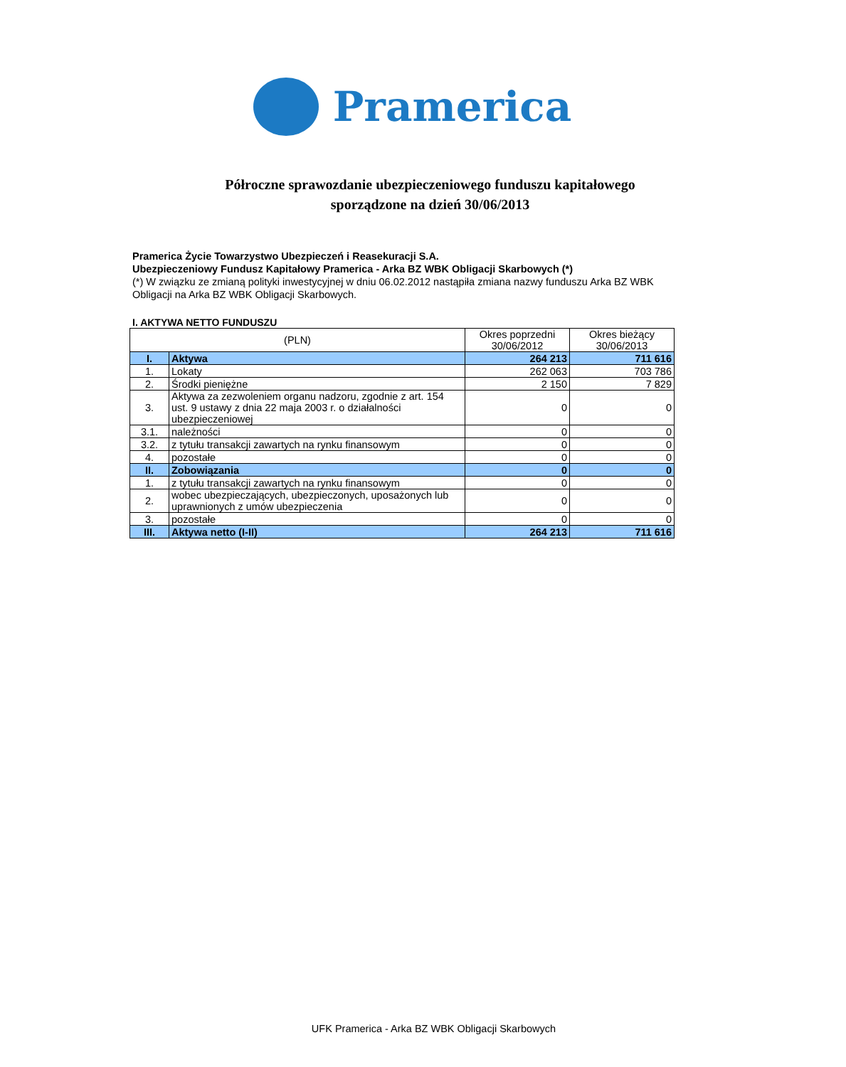Pramerica
Półroczne sprawozdanie ubezpieczeniowego funduszu kapitałowego
sporządzone na dzień 30/06/2013
Pramerica Życie Towarzystwo Ubezpieczeń i Reasekuracji S.A.
Ubezpieczeniowy Fundusz Kapitałowy Pramerica - Arka BZ WBK Obligacji Skarbowych (*)
(*) W związku ze zmianą polityki inwestycyjnej w dniu 06.02.2012 nastąpiła zmiana nazwy funduszu Arka BZ WBK Obligacji na Arka BZ WBK Obligacji Skarbowych.
I. AKTYWA NETTO FUNDUSZU
| (PLN) | | Okres poprzedni 30/06/2012 | Okres bieżący 30/06/2013 |
| --- | --- | --- | --- |
| I. | Aktywa | 264 213 | 711 616 |
| 1. | Lokaty | 262 063 | 703 786 |
| 2. | Środki pieniężne | 2 150 | 7 829 |
| 3. | Aktywa za zezwoleniem organu nadzoru, zgodnie z art. 154 ust. 9 ustawy z dnia 22 maja 2003 r. o działalności ubezpieczeniowej | 0 | 0 |
| 3.1. | należności | 0 | 0 |
| 3.2. | z tytułu transakcji zawartych na rynku finansowym | 0 | 0 |
| 4. | pozostałe | 0 | 0 |
| II. | Zobowiązania | 0 | 0 |
| 1. | z tytułu transakcji zawartych na rynku finansowym | 0 | 0 |
| 2. | wobec ubezpieczających, ubezpieczonych, uposażonych lub uprawnionych z umów ubezpieczenia | 0 | 0 |
| 3. | pozostałe | 0 | 0 |
| III. | Aktywa netto (I-II) | 264 213 | 711 616 |
UFK Pramerica - Arka BZ WBK Obligacji Skarbowych